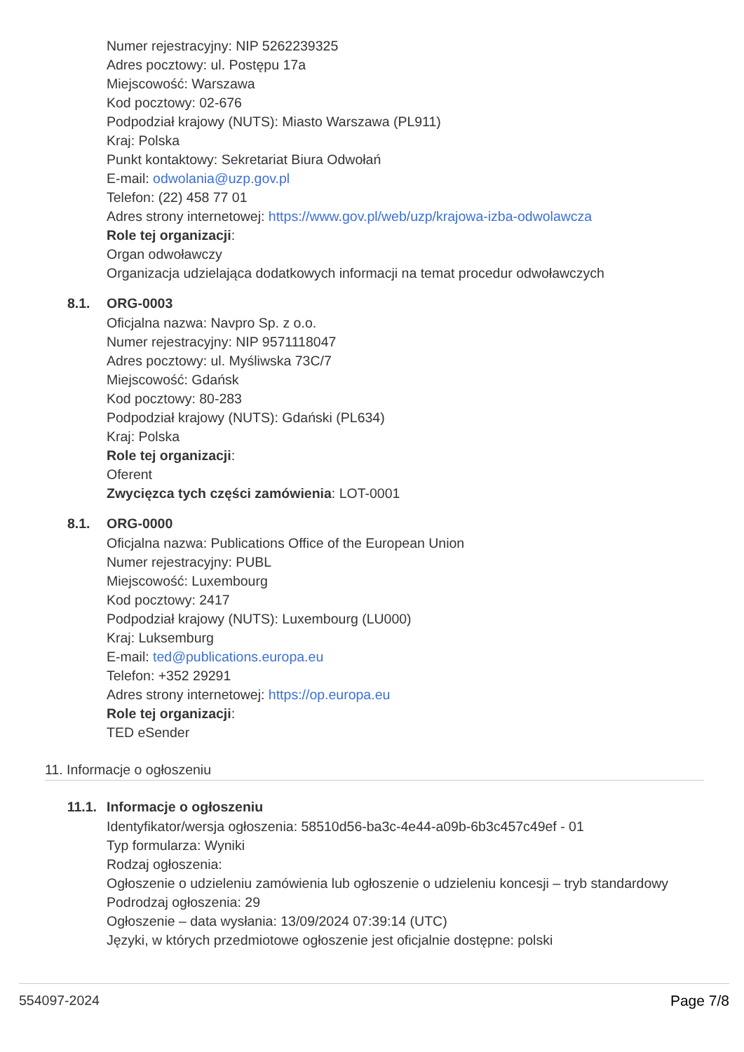Numer rejestracyjny: NIP 5262239325
Adres pocztowy: ul. Postępu 17a
Miejscowość: Warszawa
Kod pocztowy: 02-676
Podpodział krajowy (NUTS): Miasto Warszawa (PL911)
Kraj: Polska
Punkt kontaktowy: Sekretariat Biura Odwołań
E-mail: odwolania@uzp.gov.pl
Telefon: (22) 458 77 01
Adres strony internetowej: https://www.gov.pl/web/uzp/krajowa-izba-odwolawcza
Role tej organizacji:
Organ odwoławczy
Organizacja udzielająca dodatkowych informacji na temat procedur odwoławczych
8.1. ORG-0003
Oficjalna nazwa: Navpro Sp. z o.o.
Numer rejestracyjny: NIP 9571118047
Adres pocztowy: ul. Myśliwska 73C/7
Miejscowość: Gdańsk
Kod pocztowy: 80-283
Podpodział krajowy (NUTS): Gdański (PL634)
Kraj: Polska
Role tej organizacji:
Oferent
Zwycięzca tych części zamówienia: LOT-0001
8.1. ORG-0000
Oficjalna nazwa: Publications Office of the European Union
Numer rejestracyjny: PUBL
Miejscowość: Luxembourg
Kod pocztowy: 2417
Podpodział krajowy (NUTS): Luxembourg (LU000)
Kraj: Luksemburg
E-mail: ted@publications.europa.eu
Telefon: +352 29291
Adres strony internetowej: https://op.europa.eu
Role tej organizacji:
TED eSender
11. Informacje o ogłoszeniu
11.1. Informacje o ogłoszeniu
Identyfikator/wersja ogłoszenia: 58510d56-ba3c-4e44-a09b-6b3c457c49ef - 01
Typ formularza: Wyniki
Rodzaj ogłoszenia:
Ogłoszenie o udzieleniu zamówienia lub ogłoszenie o udzieleniu koncesji – tryb standardowy
Podrodzaj ogłoszenia: 29
Ogłoszenie – data wysłania: 13/09/2024 07:39:14 (UTC)
Języki, w których przedmiotowe ogłoszenie jest oficjalnie dostępne: polski
554097-2024 Page 7/8